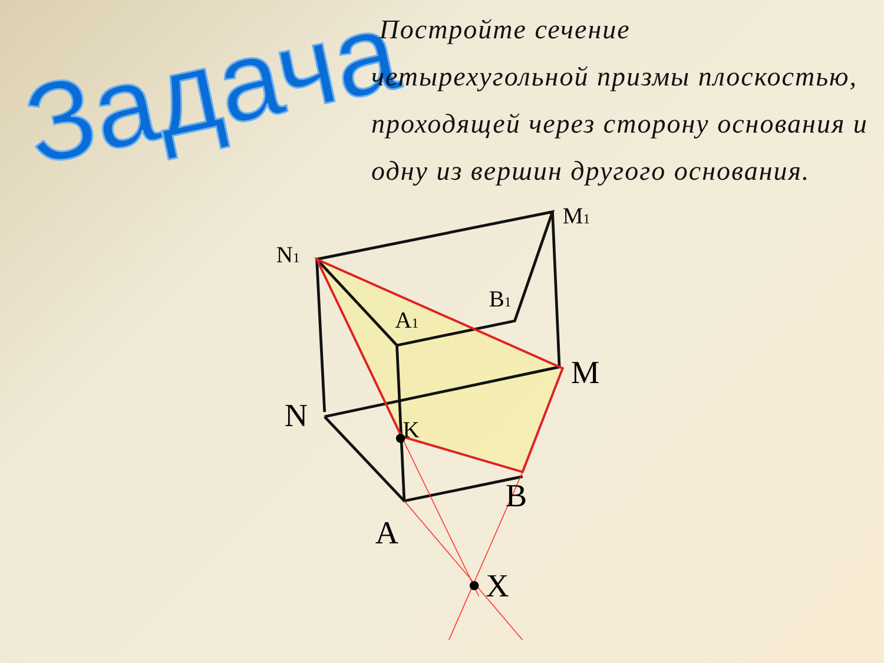Задача
Постройте сечение
четырехугольной призмы плоскостью, проходящей через сторону основания и одну из вершин другого основания.
N1
M1
B1
A1
K
M
N
B
A
X